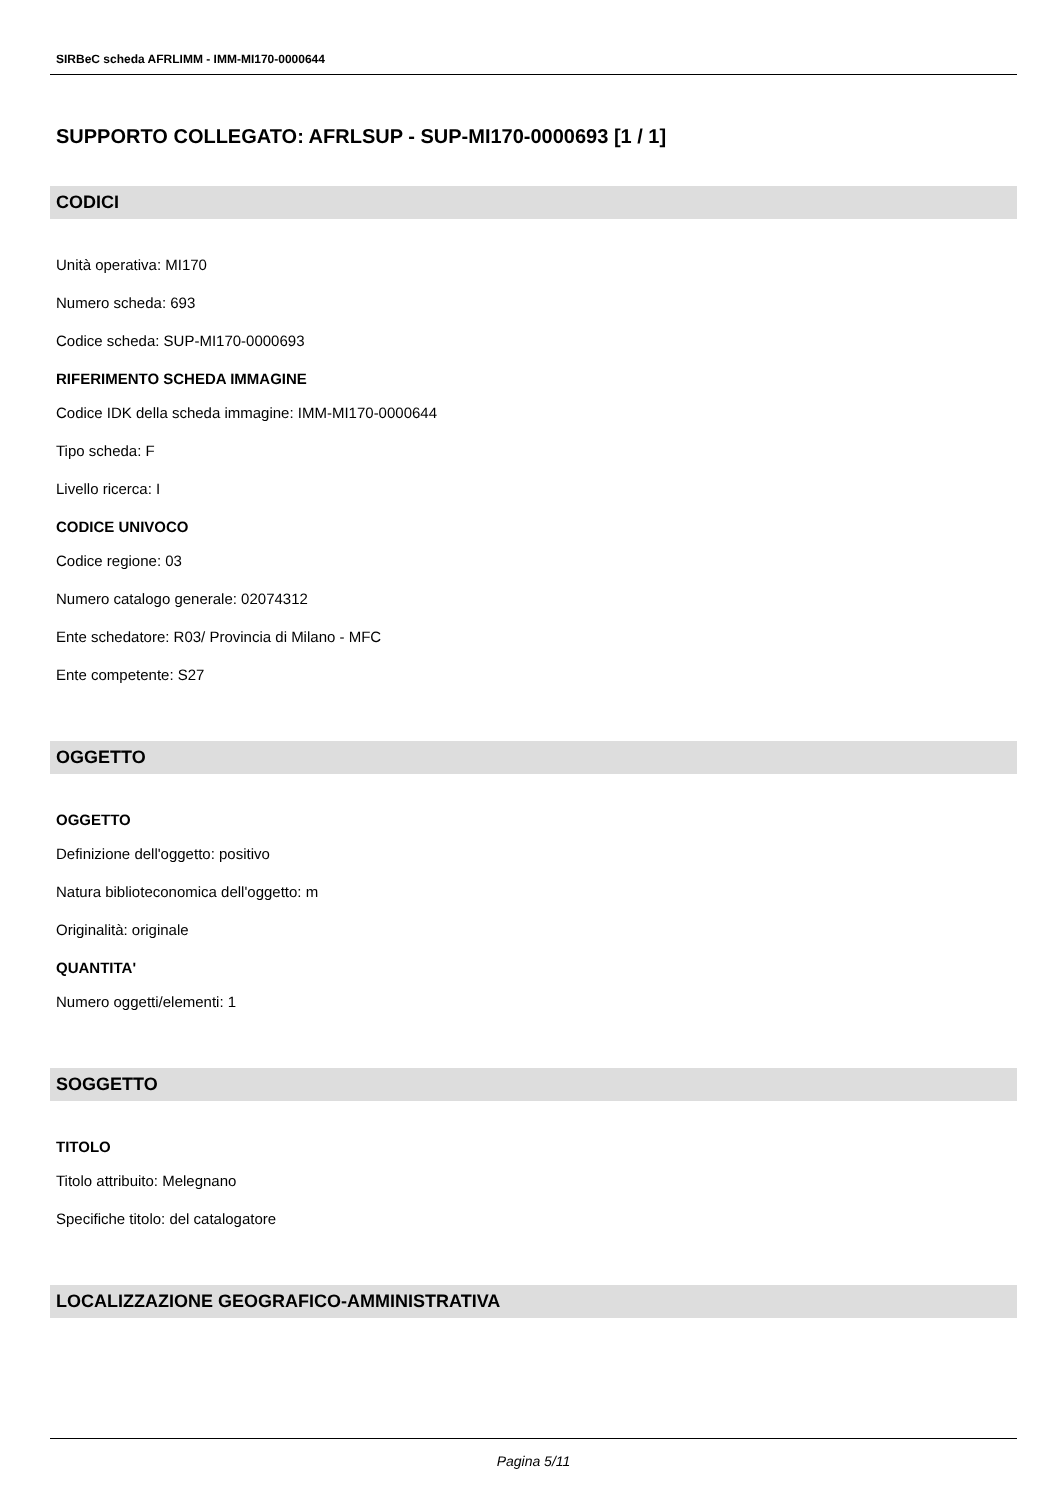SIRBeC scheda AFRLIMM - IMM-MI170-0000644
SUPPORTO COLLEGATO: AFRLSUP - SUP-MI170-0000693 [1 / 1]
CODICI
Unità operativa: MI170
Numero scheda: 693
Codice scheda: SUP-MI170-0000693
RIFERIMENTO SCHEDA IMMAGINE
Codice IDK della scheda immagine: IMM-MI170-0000644
Tipo scheda: F
Livello ricerca: I
CODICE UNIVOCO
Codice regione: 03
Numero catalogo generale: 02074312
Ente schedatore: R03/ Provincia di Milano - MFC
Ente competente: S27
OGGETTO
OGGETTO
Definizione dell'oggetto: positivo
Natura biblioteconomica dell'oggetto: m
Originalità: originale
QUANTITA'
Numero oggetti/elementi: 1
SOGGETTO
TITOLO
Titolo attribuito: Melegnano
Specifiche titolo: del catalogatore
LOCALIZZAZIONE GEOGRAFICO-AMMINISTRATIVA
Pagina 5/11